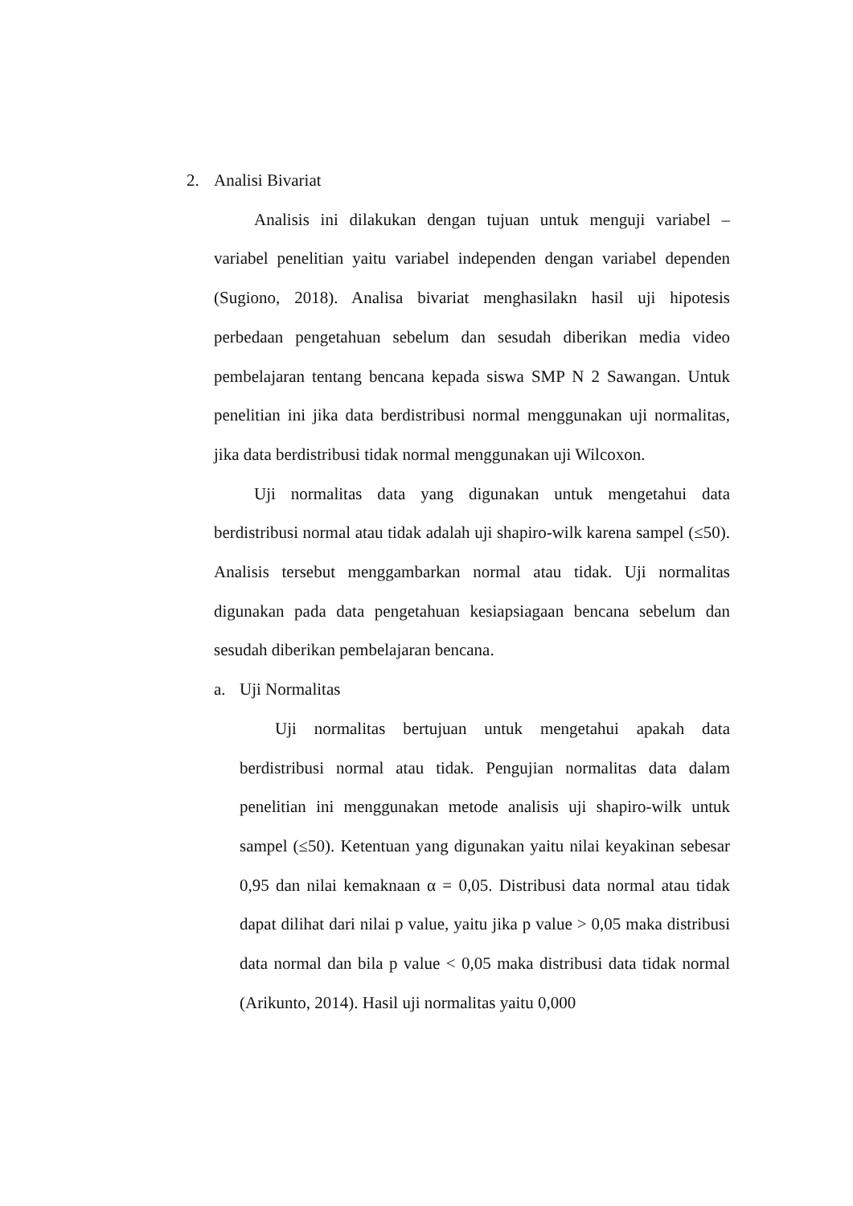2. Analisi Bivariat
Analisis ini dilakukan dengan tujuan untuk menguji variabel – variabel penelitian yaitu variabel independen dengan variabel dependen (Sugiono, 2018). Analisa bivariat menghasilakn hasil uji hipotesis perbedaan pengetahuan sebelum dan sesudah diberikan media video pembelajaran tentang bencana kepada siswa SMP N 2 Sawangan. Untuk penelitian ini jika data berdistribusi normal menggunakan uji normalitas, jika data berdistribusi tidak normal menggunakan uji Wilcoxon.
Uji normalitas data yang digunakan untuk mengetahui data berdistribusi normal atau tidak adalah uji shapiro-wilk karena sampel (≤50). Analisis tersebut menggambarkan normal atau tidak. Uji normalitas digunakan pada data pengetahuan kesiapsiagaan bencana sebelum dan sesudah diberikan pembelajaran bencana.
a. Uji Normalitas
Uji normalitas bertujuan untuk mengetahui apakah data berdistribusi normal atau tidak. Pengujian normalitas data dalam penelitian ini menggunakan metode analisis uji shapiro-wilk untuk sampel (≤50). Ketentuan yang digunakan yaitu nilai keyakinan sebesar 0,95 dan nilai kemaknaan α = 0,05. Distribusi data normal atau tidak dapat dilihat dari nilai p value, yaitu jika p value > 0,05 maka distribusi data normal dan bila p value < 0,05 maka distribusi data tidak normal (Arikunto, 2014). Hasil uji normalitas yaitu 0,000